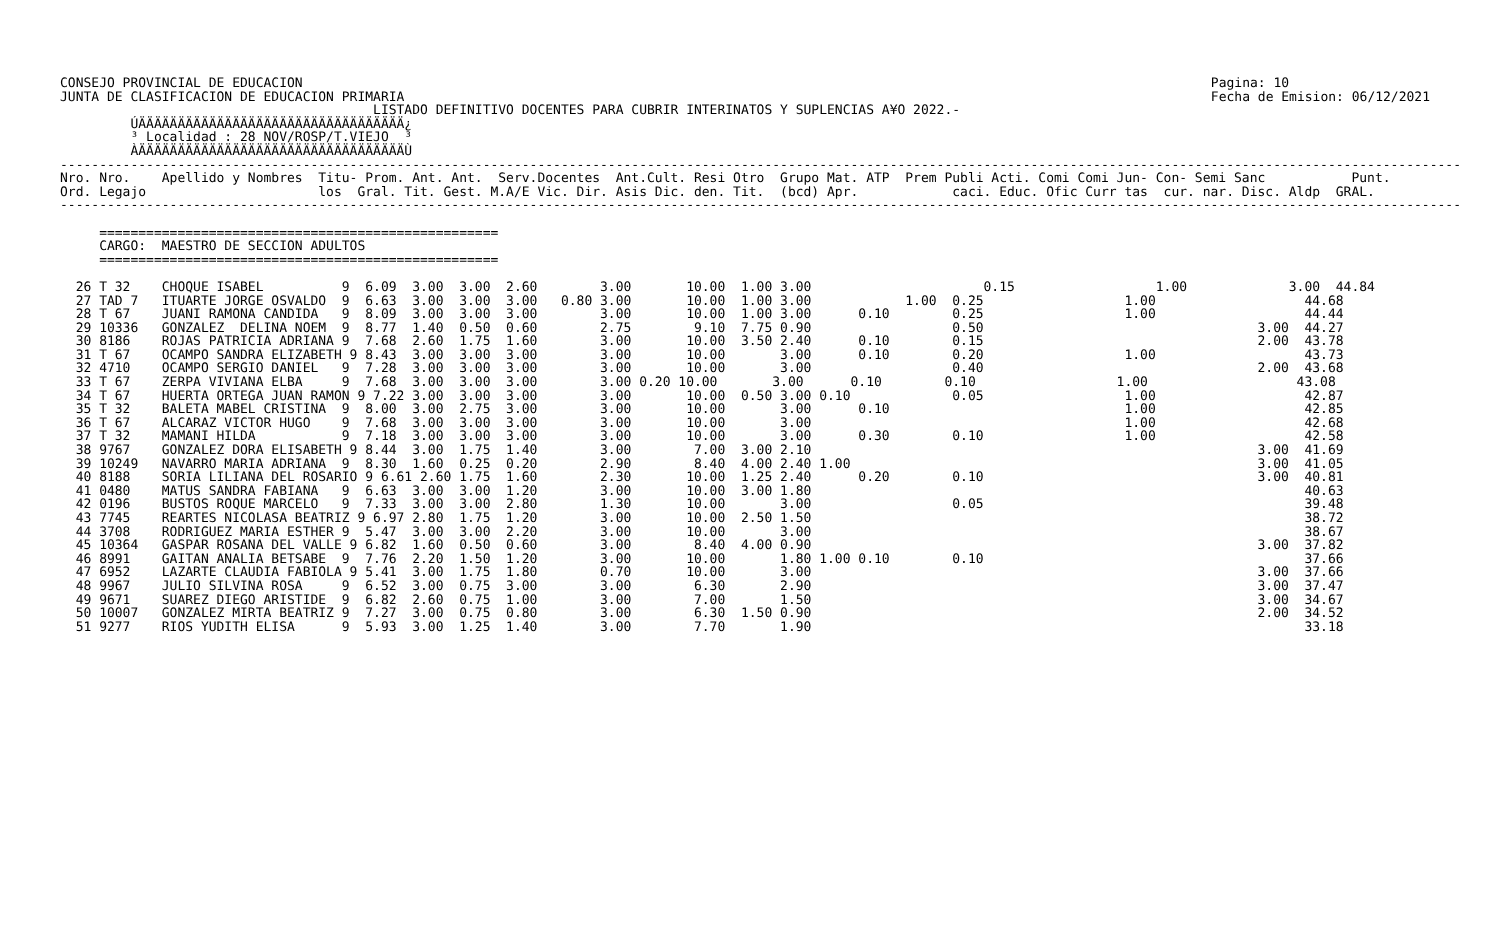CONSEJO PROVINCIAL DE EDUCACION
JUNTA DE CLASIFICACION DE EDUCACION PRIMARIA
Pagina: 10
Fecha de Emision: 06/12/2021
                                        LISTADO DEFINITIVO DOCENTES PARA CUBRIR INTERINATOS Y SUPLENCIAS A¥O 2022.-
         ÚÄÄÄÄÄÄÄÄÄÄÄÄÄÄÄÄÄÄÄÄÄÄÄÄÄÄÄÄÄÄÄÄÄÄ¿
         ³ Localidad : 28 NOV/ROSP/T.VIEJO  ³
         ÀÄÄÄÄÄÄÄÄÄÄÄÄÄÄÄÄÄÄÄÄÄÄÄÄÄÄÄÄÄÄÄÄÄÄÙ
-----------------------------------------------------------------------------------------------------------------------------------------------------------------------------------
Nro. Nro.    Apellido y Nombres  Titu- Prom. Ant. Ant.  Serv.Docentes  Ant.Cult. Resi Otro  Grupo Mat. ATP  Prem Publi Acti. Comi Comi Jun- Con- Semi Sanc           Punt.
Ord. Legajo                      los  Gral. Tit. Gest. M.A/E Vic. Dir. Asis Dic. den. Tit.  (bcd) Apr.            caci. Educ. Ofic Curr tas  cur. nar. Disc. Aldp  GRAL.
-----------------------------------------------------------------------------------------------------------------------------------------------------------------------------------

     ===================================================
     CARGO:  MAESTRO DE SECCION ADULTOS
     ===================================================

  26 T 32    CHOQUE ISABEL          9  6.09  3.00  3.00  2.60        3.00       10.00  1.00 3.00                      0.15                  1.00             3.00  44.84
  27 TAD 7   ITUARTE JORGE OSVALDO  9  6.63  3.00  3.00  3.00   0.80 3.00       10.00  1.00 3.00            1.00  0.25                  1.00                   44.68
  28 T 67    JUANI RAMONA CANDIDA   9  8.09  3.00  3.00  3.00        3.00       10.00  1.00 3.00      0.10        0.25                  1.00                   44.44
  29 10336   GONZALEZ  DELINA NOEM  9  8.77  1.40  0.50  0.60        2.75        9.10  7.75 0.90                  0.50                                   3.00  44.27
  30 8186    ROJAS PATRICIA ADRIANA 9  7.68  2.60  1.75  1.60        3.00       10.00  3.50 2.40      0.10        0.15                                   2.00  43.78
  31 T 67    OCAMPO SANDRA ELIZABETH 9 8.43  3.00  3.00  3.00        3.00       10.00       3.00      0.10        0.20                  1.00                   43.73
  32 4710    OCAMPO SERGIO DANIEL   9  7.28  3.00  3.00  3.00        3.00       10.00       3.00                  0.40                                   2.00  43.68
  33 T 67    ZERPA VIVIANA ELBA     9  7.68  3.00  3.00  3.00        3.00 0.20 10.00       3.00      0.10        0.10                  1.00                   43.08
  34 T 67    HUERTA ORTEGA JUAN RAMON 9 7.22 3.00  3.00  3.00        3.00       10.00  0.50 3.00 0.10             0.05                  1.00                   42.87
  35 T 32    BALETA MABEL CRISTINA  9  8.00  3.00  2.75  3.00        3.00       10.00       3.00      0.10                              1.00                   42.85
  36 T 67    ALCARAZ VICTOR HUGO    9  7.68  3.00  3.00  3.00        3.00       10.00       3.00                                        1.00                   42.68
  37 T 32    MAMANI HILDA           9  7.18  3.00  3.00  3.00        3.00       10.00       3.00      0.30        0.10                  1.00                   42.58
  38 9767    GONZALEZ DORA ELISABETH 9 8.44  3.00  1.75  1.40        3.00        7.00  3.00 2.10                                                         3.00  41.69
  39 10249   NAVARRO MARIA ADRIANA  9  8.30  1.60  0.25  0.20        2.90        8.40  4.00 2.40 1.00                                                    3.00  41.05
  40 8188    SORIA LILIANA DEL ROSARIO 9 6.61 2.60 1.75  1.60        2.30       10.00  1.25 2.40      0.20        0.10                                   3.00  40.81
  41 0480    MATUS SANDRA FABIANA   9  6.63  3.00  3.00  1.20        3.00       10.00  3.00 1.80                                                               40.63
  42 0196    BUSTOS ROQUE MARCELO   9  7.33  3.00  3.00  2.80        1.30       10.00       3.00                  0.05                                         39.48
  43 7745    REARTES NICOLASA BEATRIZ 9 6.97 2.80  1.75  1.20        3.00       10.00  2.50 1.50                                                               38.72
  44 3708    RODRIGUEZ MARIA ESTHER 9  5.47  3.00  3.00  2.20        3.00       10.00       3.00                                                               38.67
  45 10364   GASPAR ROSANA DEL VALLE 9 6.82  1.60  0.50  0.60        3.00        8.40  4.00 0.90                                                         3.00  37.82
  46 8991    GAITAN ANALIA BETSABE  9  7.76  2.20  1.50  1.20        3.00       10.00       1.80 1.00 0.10        0.10                                         37.66
  47 6952    LAZARTE CLAUDIA FABIOLA 9 5.41  3.00  1.75  1.80        0.70       10.00       3.00                                                         3.00  37.66
  48 9967    JULIO SILVINA ROSA     9  6.52  3.00  0.75  3.00        3.00        6.30       2.90                                                         3.00  37.47
  49 9671    SUAREZ DIEGO ARISTIDE  9  6.82  2.60  0.75  1.00        3.00        7.00       1.50                                                         3.00  34.67
  50 10007   GONZALEZ MIRTA BEATRIZ 9  7.27  3.00  0.75  0.80        3.00        6.30  1.50 0.90                                                         2.00  34.52
  51 9277    RIOS YUDITH ELISA      9  5.93  3.00  1.25  1.40        3.00        7.70       1.90                                                               33.18